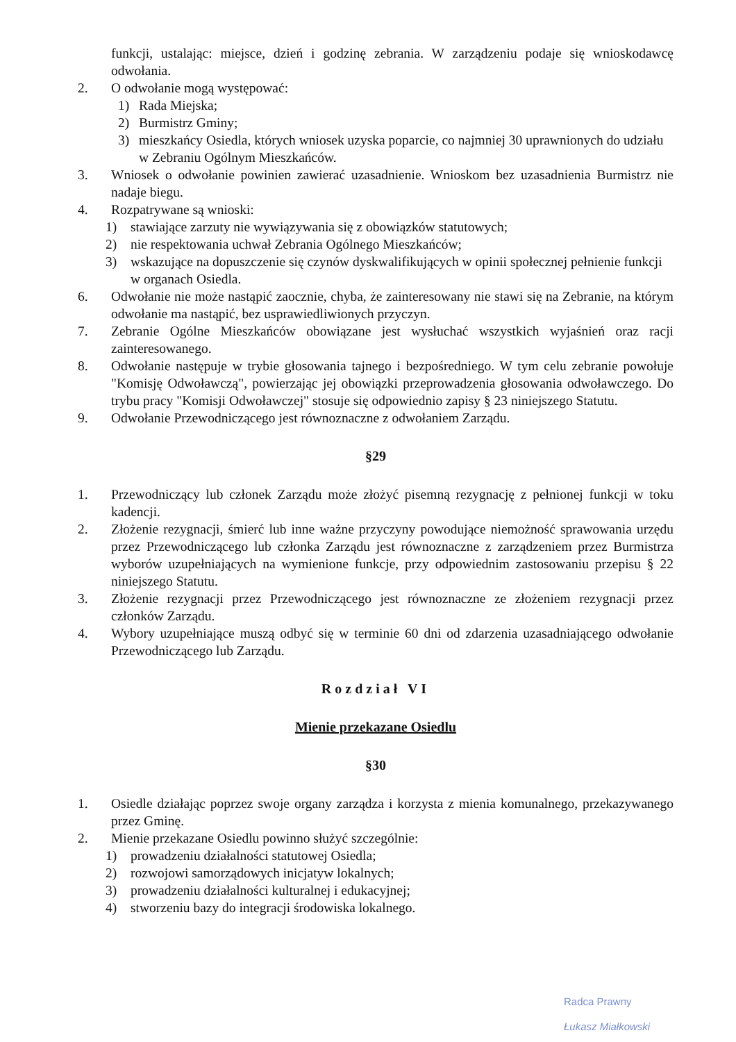funkcji, ustalając: miejsce, dzień i godzinę zebrania. W zarządzeniu podaje się wnioskodawcę odwołania.
2. O odwołanie mogą występować:
1) Rada Miejska;
2) Burmistrz Gminy;
3) mieszkańcy Osiedla, których wniosek uzyska poparcie, co najmniej 30 uprawnionych do udziału w Zebraniu Ogólnym Mieszkańców.
3. Wniosek o odwołanie powinien zawierać uzasadnienie. Wnioskom bez uzasadnienia Burmistrz nie nadaje biegu.
4. Rozpatrywane są wnioski:
1) stawiające zarzuty nie wywiązywania się z obowiązków statutowych;
2) nie respektowania uchwał Zebrania Ogólnego Mieszkańców;
3) wskazujące na dopuszczenie się czynów dyskwalifikujących w opinii społecznej pełnienie funkcji w organach Osiedla.
6. Odwołanie nie może nastąpić zaocznie, chyba, że zainteresowany nie stawi się na Zebranie, na którym odwołanie ma nastąpić, bez usprawiedliwionych przyczyn.
7. Zebranie Ogólne Mieszkańców obowiązane jest wysłuchać wszystkich wyjaśnień oraz racji zainteresowanego.
8. Odwołanie następuje w trybie głosowania tajnego i bezpośredniego. W tym celu zebranie powołuje "Komisję Odwoławczą", powierzając jej obowiązki przeprowadzenia głosowania odwoławczego. Do trybu pracy "Komisji Odwoławczej" stosuje się odpowiednio zapisy § 23 niniejszego Statutu.
9. Odwołanie Przewodniczącego jest równoznaczne z odwołaniem Zarządu.
§29
1. Przewodniczący lub członek Zarządu może złożyć pisemną rezygnację z pełnionej funkcji w toku kadencji.
2. Złożenie rezygnacji, śmierć lub inne ważne przyczyny powodujące niemożność sprawowania urzędu przez Przewodniczącego lub członka Zarządu jest równoznaczne z zarządzeniem przez Burmistrza wyborów uzupełniających na wymienione funkcje, przy odpowiednim zastosowaniu przepisu § 22 niniejszego Statutu.
3. Złożenie rezygnacji przez Przewodniczącego jest równoznaczne ze złożeniem rezygnacji przez członków Zarządu.
4. Wybory uzupełniające muszą odbyć się w terminie 60 dni od zdarzenia uzasadniającego odwołanie Przewodniczącego lub Zarządu.
Rozdział VI
Mienie przekazane Osiedlu
§30
1. Osiedle działając poprzez swoje organy zarządza i korzysta z mienia komunalnego, przekazywanego przez Gminę.
2. Mienie przekazane Osiedlu powinno służyć szczególnie:
1) prowadzeniu działalności statutowej Osiedla;
2) rozwojowi samorządowych inicjatyw lokalnych;
3) prowadzeniu działalności kulturalnej i edukacyjnej;
4) stworzeniu bazy do integracji środowiska lokalnego.
Radca Prawny
Łukasz Miałkowski